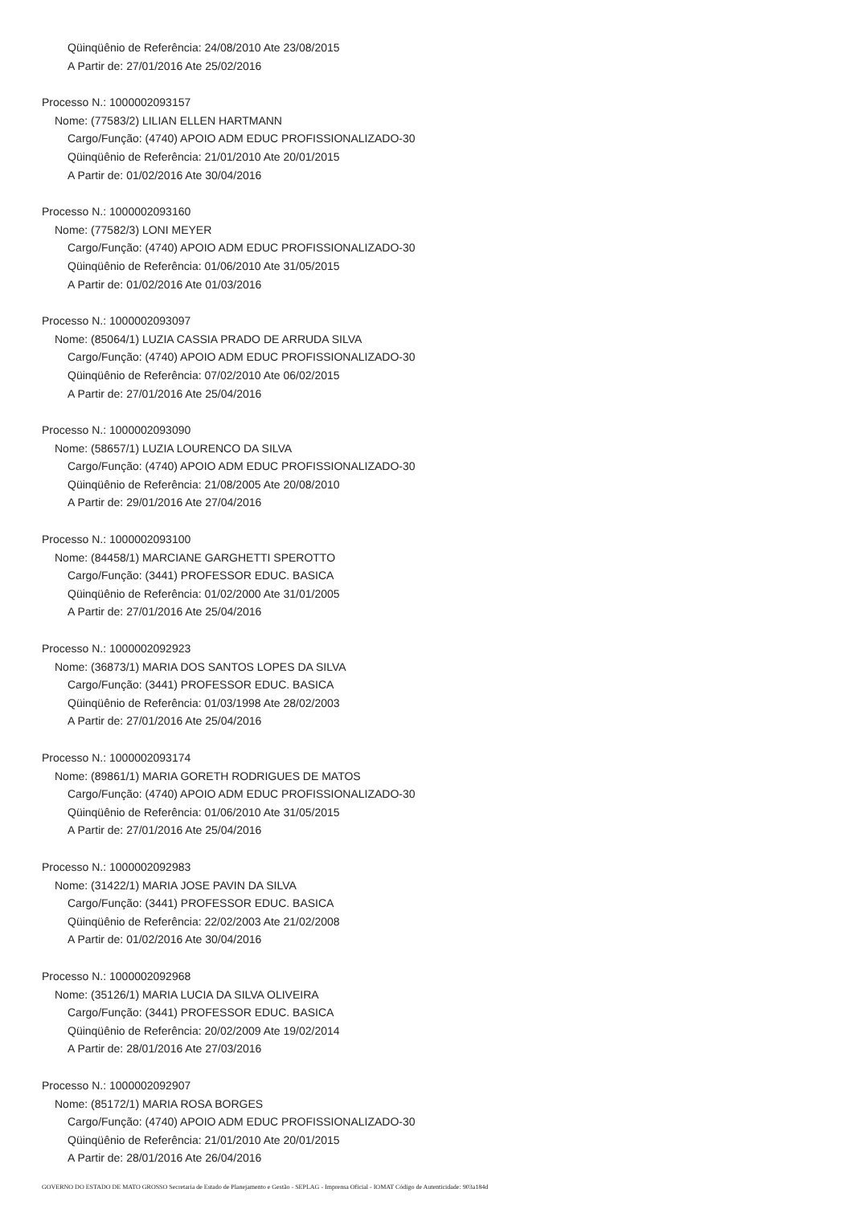Qüinqüênio de Referência: 24/08/2010 Ate 23/08/2015
A Partir de: 27/01/2016 Ate 25/02/2016
Processo N.: 1000002093157
Nome: (77583/2) LILIAN ELLEN HARTMANN
Cargo/Função: (4740) APOIO ADM EDUC PROFISSIONALIZADO-30
Qüinqüênio de Referência: 21/01/2010 Ate 20/01/2015
A Partir de: 01/02/2016 Ate 30/04/2016
Processo N.: 1000002093160
Nome: (77582/3) LONI MEYER
Cargo/Função: (4740) APOIO ADM EDUC PROFISSIONALIZADO-30
Qüinqüênio de Referência: 01/06/2010 Ate 31/05/2015
A Partir de: 01/02/2016 Ate 01/03/2016
Processo N.: 1000002093097
Nome: (85064/1) LUZIA CASSIA PRADO DE ARRUDA SILVA
Cargo/Função: (4740) APOIO ADM EDUC PROFISSIONALIZADO-30
Qüinqüênio de Referência: 07/02/2010 Ate 06/02/2015
A Partir de: 27/01/2016 Ate 25/04/2016
Processo N.: 1000002093090
Nome: (58657/1) LUZIA LOURENCO DA SILVA
Cargo/Função: (4740) APOIO ADM EDUC PROFISSIONALIZADO-30
Qüinqüênio de Referência: 21/08/2005 Ate 20/08/2010
A Partir de: 29/01/2016 Ate 27/04/2016
Processo N.: 1000002093100
Nome: (84458/1) MARCIANE GARGHETTI SPEROTTO
Cargo/Função: (3441) PROFESSOR EDUC. BASICA
Qüinqüênio de Referência: 01/02/2000 Ate 31/01/2005
A Partir de: 27/01/2016 Ate 25/04/2016
Processo N.: 1000002092923
Nome: (36873/1) MARIA DOS SANTOS LOPES DA SILVA
Cargo/Função: (3441) PROFESSOR EDUC. BASICA
Qüinqüênio de Referência: 01/03/1998 Ate 28/02/2003
A Partir de: 27/01/2016 Ate 25/04/2016
Processo N.: 1000002093174
Nome: (89861/1) MARIA GORETH RODRIGUES DE MATOS
Cargo/Função: (4740) APOIO ADM EDUC PROFISSIONALIZADO-30
Qüinqüênio de Referência: 01/06/2010 Ate 31/05/2015
A Partir de: 27/01/2016 Ate 25/04/2016
Processo N.: 1000002092983
Nome: (31422/1) MARIA JOSE PAVIN DA SILVA
Cargo/Função: (3441) PROFESSOR EDUC. BASICA
Qüinqüênio de Referência: 22/02/2003 Ate 21/02/2008
A Partir de: 01/02/2016 Ate 30/04/2016
Processo N.: 1000002092968
Nome: (35126/1) MARIA LUCIA DA SILVA OLIVEIRA
Cargo/Função: (3441) PROFESSOR EDUC. BASICA
Qüinqüênio de Referência: 20/02/2009 Ate 19/02/2014
A Partir de: 28/01/2016 Ate 27/03/2016
Processo N.: 1000002092907
Nome: (85172/1) MARIA ROSA BORGES
Cargo/Função: (4740) APOIO ADM EDUC PROFISSIONALIZADO-30
Qüinqüênio de Referência: 21/01/2010 Ate 20/01/2015
A Partir de: 28/01/2016 Ate 26/04/2016
GOVERNO DO ESTADO DE MATO GROSSO Secretaria de Estado de Planejamento e Gestão - SEPLAG - Imprensa Oficial - IOMAT Código de Autenticidade: 903a184d